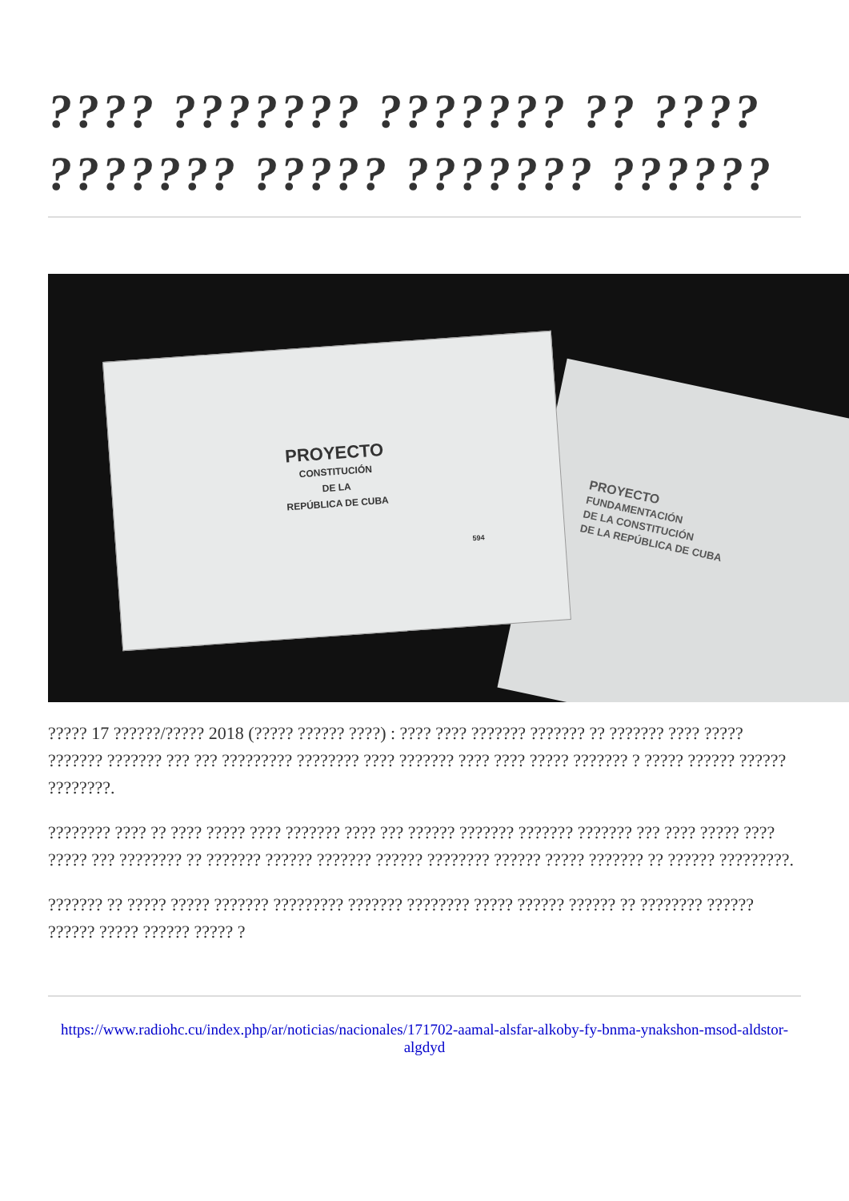???? ??????? ??????? ?? ???? ??????? ????? ??????? ??????
PROYECTO
FUNDAMENTACIÓN
DE LA CONSTITUCIÓN
DE LA REPÚBLICA DE CUBA
PROYECTO
CONSTITUCIÓN
DE LA
REPÚBLICA DE CUBA
594
????? 17 ??????/????? 2018 (????? ?????? ????) : ???? ???? ??????? ??????? ?? ??????? ???? ????? ??????? ??????? ??? ??? ????????? ???????? ???? ??????? ???? ???? ????? ??????? ? ????? ?????? ?????? ????????.
???????? ???? ?? ???? ????? ???? ??????? ???? ??? ?????? ??????? ??????? ??????? ??? ???? ????? ???? ????? ??? ???????? ?? ??????? ?????? ??????? ?????? ???????? ?????? ????? ??????? ?? ?????? ?????????.
??????? ?? ????? ????? ??????? ????????? ??????? ???????? ????? ?????? ?????? ?? ???????? ?????? ?????? ????? ?????? ????? ?
https://www.radiohc.cu/index.php/ar/noticias/nacionales/171702-aamal-alsfar-alkoby-fy-bnma-ynakshon-msod-aldstor-algdyd